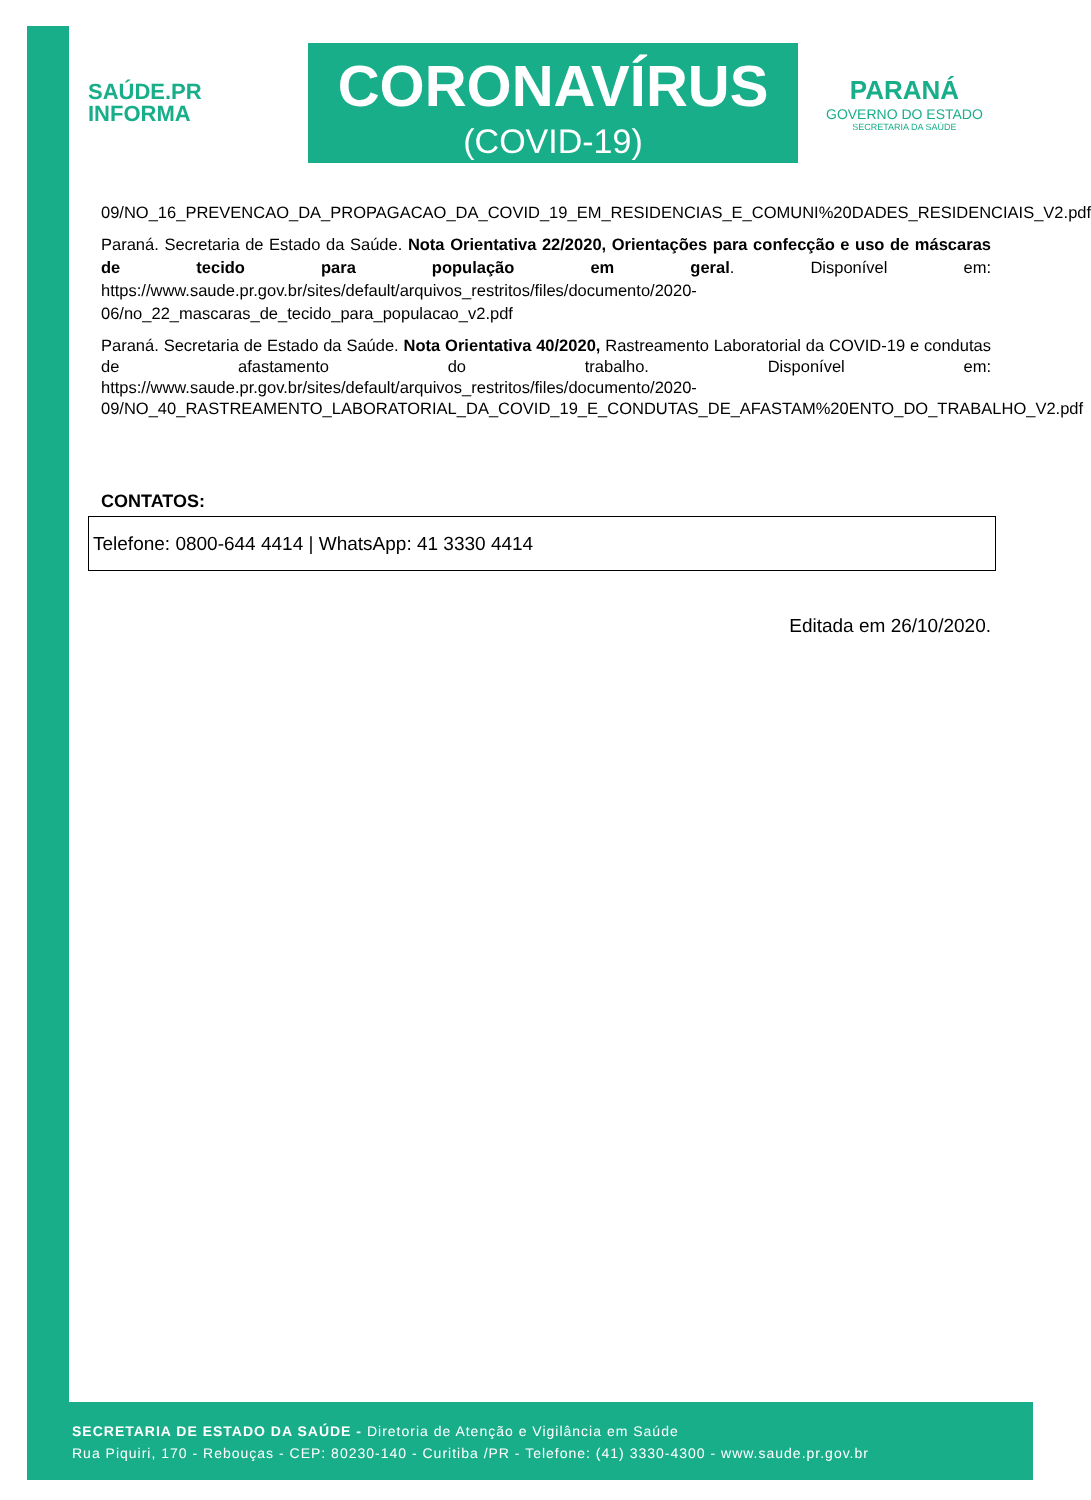SAÚDE.PR
INFORMA
CORONAVÍRUS
(COVID-19)
PARANÁ
GOVERNO DO ESTADO
SECRETARIA DA SAÚDE
09/NO_16_PREVENCAO_DA_PROPAGACAO_DA_COVID_19_EM_RESIDENCIAS_E_COMUNI%20DADES_RESIDENCIAIS_V2.pdf
Paraná. Secretaria de Estado da Saúde. Nota Orientativa 22/2020, Orientações para confecção e uso de máscaras de tecido para população em geral. Disponível em: https://www.saude.pr.gov.br/sites/default/arquivos_restritos/files/documento/2020-06/no_22_mascaras_de_tecido_para_populacao_v2.pdf
Paraná. Secretaria de Estado da Saúde. Nota Orientativa 40/2020, Rastreamento Laboratorial da COVID-19 e condutas de afastamento do trabalho. Disponível em: https://www.saude.pr.gov.br/sites/default/arquivos_restritos/files/documento/2020-09/NO_40_RASTREAMENTO_LABORATORIAL_DA_COVID_19_E_CONDUTAS_DE_AFASTAM%20ENTO_DO_TRABALHO_V2.pdf
CONTATOS:
Telefone: 0800-644 4414 | WhatsApp: 41 3330 4414
Editada em 26/10/2020.
SECRETARIA DE ESTADO DA SAÚDE - Diretoria de Atenção e Vigilância em Saúde
Rua Piquiri, 170 - Rebouças - CEP: 80230-140 - Curitiba /PR - Telefone: (41) 3330-4300 - www.saude.pr.gov.br